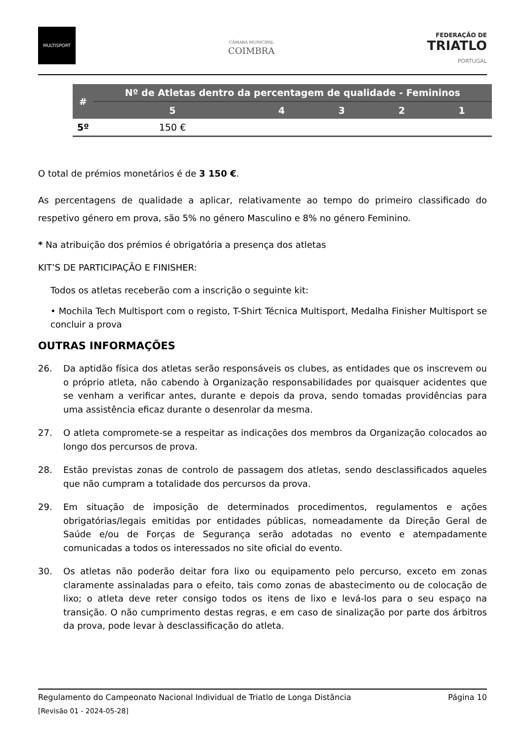MULTISPORT
CÂMARA MUNICIPAL
COIMBRA
FEDERAÇÃO DE
TRIATLO
PORTUGAL
| # | Nº de Atletas dentro da percentagem de qualidade - Femininos | | | | |
| --- | --- | --- | --- | --- | --- |
| | 5 | 4 | 3 | 2 | 1 |
| 5º | 150 € | | | | |
O total de prémios monetários é de 3 150 €.
As percentagens de qualidade a aplicar, relativamente ao tempo do primeiro classificado do respetivo género em prova, são 5% no género Masculino e 8% no género Feminino.
* Na atribuição dos prémios é obrigatória a presença dos atletas
KIT’S DE PARTICIPAÇÃO E FINISHER:
Todos os atletas receberão com a inscrição o seguinte kit:
• Mochila Tech Multisport com o registo, T-Shirt Técnica Multisport, Medalha Finisher Multisport se concluir a prova
OUTRAS INFORMAÇÕES
26. Da aptidão física dos atletas serão responsáveis os clubes, as entidades que os inscrevem ou o próprio atleta, não cabendo à Organização responsabilidades por quaisquer acidentes que se venham a verificar antes, durante e depois da prova, sendo tomadas providências para uma assistência eficaz durante o desenrolar da mesma.
27. O atleta compromete-se a respeitar as indicações dos membros da Organização colocados ao longo dos percursos de prova.
28. Estão previstas zonas de controlo de passagem dos atletas, sendo desclassificados aqueles que não cumpram a totalidade dos percursos da prova.
29. Em situação de imposição de determinados procedimentos, regulamentos e ações obrigatórias/legais emitidas por entidades públicas, nomeadamente da Direção Geral de Saúde e/ou de Forças de Segurança serão adotadas no evento e atempadamente comunicadas a todos os interessados no site oficial do evento.
30. Os atletas não poderão deitar fora lixo ou equipamento pelo percurso, exceto em zonas claramente assinaladas para o efeito, tais como zonas de abastecimento ou de colocação de lixo; o atleta deve reter consigo todos os itens de lixo e levá-los para o seu espaço na transição. O não cumprimento destas regras, e em caso de sinalização por parte dos árbitros da prova, pode levar à desclassificação do atleta.
Regulamento do Campeonato Nacional Individual de Triatlo de Longa Distância Página 10
[Revisão 01 - 2024-05-28]